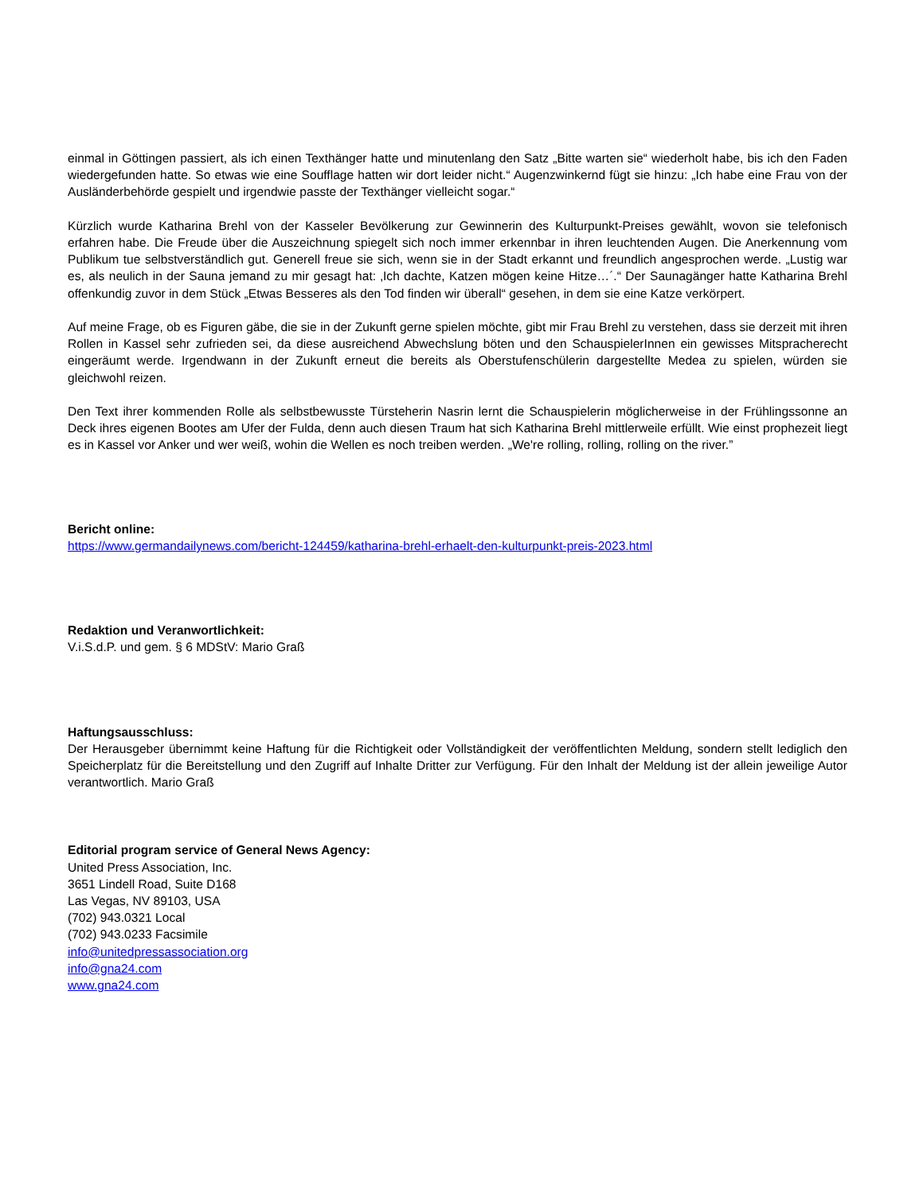einmal in Göttingen passiert, als ich einen Texthänger hatte und minutenlang den Satz „Bitte warten sie“ wiederholt habe, bis ich den Faden wiedergefunden hatte. So etwas wie eine Soufflage hatten wir dort leider nicht.“ Augenzwinkernd fügt sie hinzu: „Ich habe eine Frau von der Ausländerbehörde gespielt und irgendwie passte der Texthänger vielleicht sogar.“
Kürzlich wurde Katharina Brehl von der Kasseler Bevölkerung zur Gewinnerin des Kulturpunkt-Preises gewählt, wovon sie telefonisch erfahren habe. Die Freude über die Auszeichnung spiegelt sich noch immer erkennbar in ihren leuchtenden Augen. Die Anerkennung vom Publikum tue selbstverständlich gut. Generell freue sie sich, wenn sie in der Stadt erkannt und freundlich angesprochen werde. „Lustig war es, als neulich in der Sauna jemand zu mir gesagt hat: ‚Ich dachte, Katzen mögen keine Hitze…´.“ Der Saunagänger hatte Katharina Brehl offenkundig zuvor in dem Stück „Etwas Besseres als den Tod finden wir überall“ gesehen, in dem sie eine Katze verkörpert.
Auf meine Frage, ob es Figuren gäbe, die sie in der Zukunft gerne spielen möchte, gibt mir Frau Brehl zu verstehen, dass sie derzeit mit ihren Rollen in Kassel sehr zufrieden sei, da diese ausreichend Abwechslung böten und den SchauspielerInnen ein gewisses Mitspracherecht eingeräumt werde. Irgendwann in der Zukunft erneut die bereits als Oberstufenschülerin dargestellte Medea zu spielen, würden sie gleichwohl reizen.
Den Text ihrer kommenden Rolle als selbstbewusste Türsteherin Nasrin lernt die Schauspielerin möglicherweise in der Frühlingssonne an Deck ihres eigenen Bootes am Ufer der Fulda, denn auch diesen Traum hat sich Katharina Brehl mittlerweile erfüllt. Wie einst prophezeit liegt es in Kassel vor Anker und wer weiß, wohin die Wellen es noch treiben werden. „We're rolling, rolling, rolling on the river.”
Bericht online:
https://www.germandailynews.com/bericht-124459/katharina-brehl-erhaelt-den-kulturpunkt-preis-2023.html
Redaktion und Veranwortlichkeit:
V.i.S.d.P. und gem. § 6 MDStV: Mario Graß
Haftungsausschluss:
Der Herausgeber übernimmt keine Haftung für die Richtigkeit oder Vollständigkeit der veröffentlichten Meldung, sondern stellt lediglich den Speicherplatz für die Bereitstellung und den Zugriff auf Inhalte Dritter zur Verfügung. Für den Inhalt der Meldung ist der allein jeweilige Autor verantwortlich. Mario Graß
Editorial program service of General News Agency:
United Press Association, Inc.
3651 Lindell Road, Suite D168
Las Vegas, NV 89103, USA
(702) 943.0321 Local
(702) 943.0233 Facsimile
info@unitedpressassociation.org
info@gna24.com
www.gna24.com